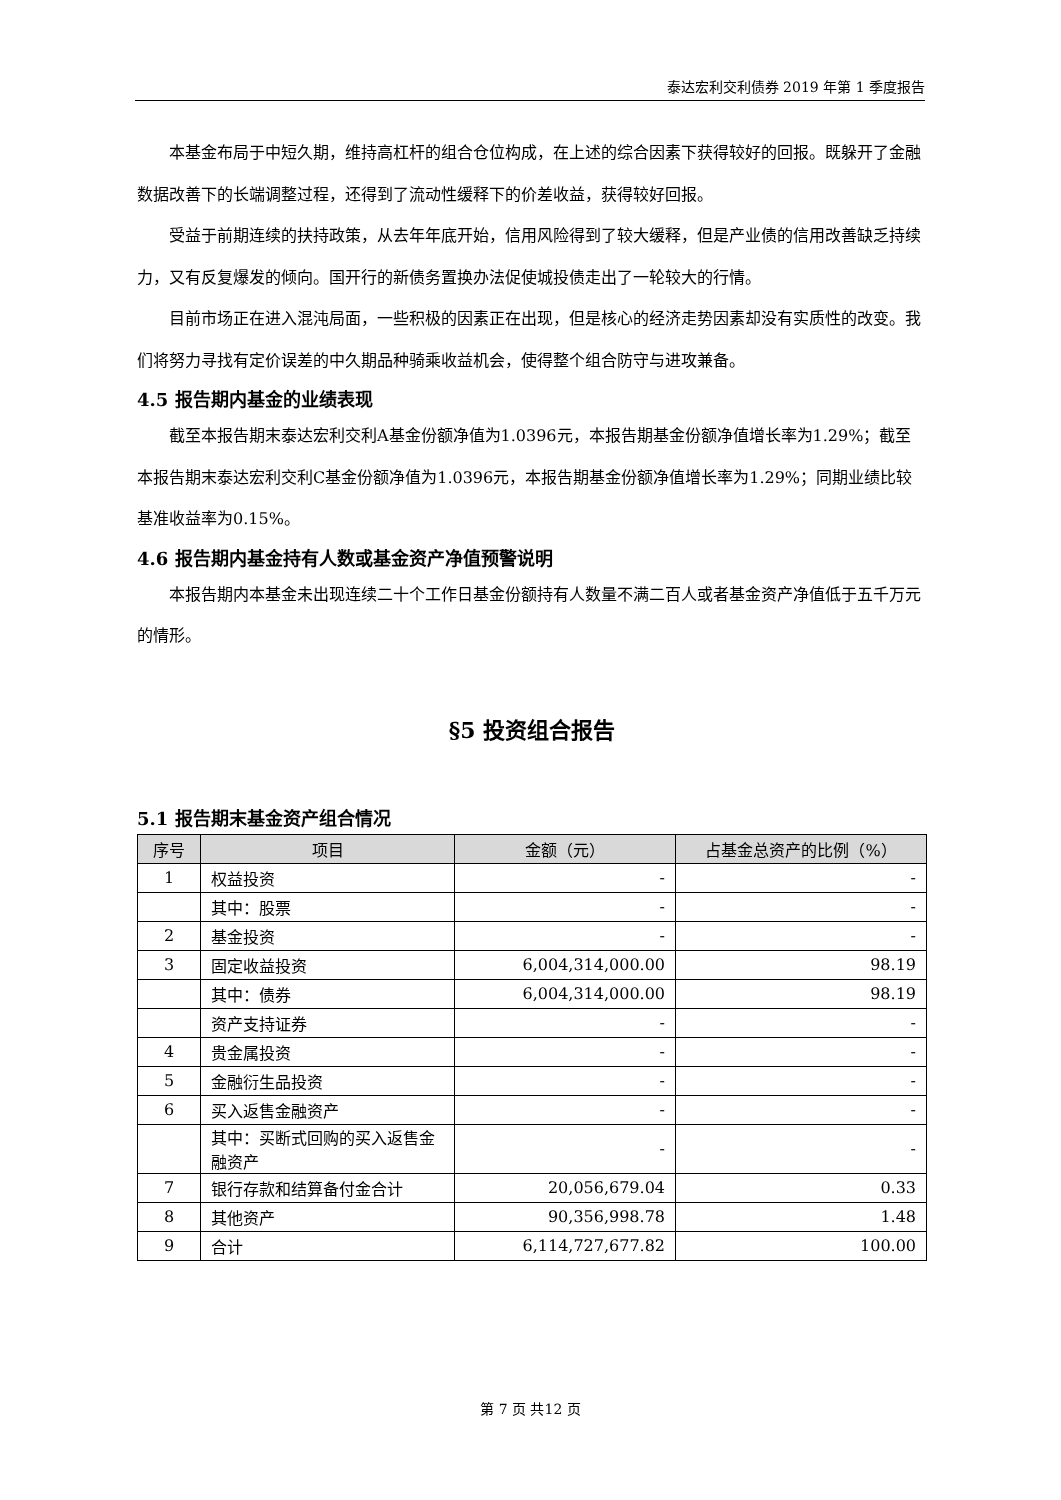泰达宏利交利债券 2019 年第 1 季度报告
本基金布局于中短久期，维持高杠杆的组合仓位构成，在上述的综合因素下获得较好的回报。既躲开了金融数据改善下的长端调整过程，还得到了流动性缓释下的价差收益，获得较好回报。
受益于前期连续的扶持政策，从去年年底开始，信用风险得到了较大缓释，但是产业债的信用改善缺乏持续力，又有反复爆发的倾向。国开行的新债务置换办法促使城投债走出了一轮较大的行情。
目前市场正在进入混沌局面，一些积极的因素正在出现，但是核心的经济走势因素却没有实质性的改变。我们将努力寻找有定价误差的中久期品种骑乘收益机会，使得整个组合防守与进攻兼备。
4.5 报告期内基金的业绩表现
截至本报告期末泰达宏利交利A基金份额净值为1.0396元，本报告期基金份额净值增长率为1.29%；截至本报告期末泰达宏利交利C基金份额净值为1.0396元，本报告期基金份额净值增长率为1.29%；同期业绩比较基准收益率为0.15%。
4.6 报告期内基金持有人数或基金资产净值预警说明
本报告期内本基金未出现连续二十个工作日基金份额持有人数量不满二百人或者基金资产净值低于五千万元的情形。
§5 投资组合报告
5.1 报告期末基金资产组合情况
| 序号 | 项目 | 金额（元） | 占基金总资产的比例（%） |
| --- | --- | --- | --- |
| 1 | 权益投资 | - | - |
| | 其中：股票 | - | - |
| 2 | 基金投资 | - | - |
| 3 | 固定收益投资 | 6,004,314,000.00 | 98.19 |
| | 其中：债券 | 6,004,314,000.00 | 98.19 |
| | 资产支持证券 | - | - |
| 4 | 贵金属投资 | - | - |
| 5 | 金融衍生品投资 | - | - |
| 6 | 买入返售金融资产 | - | - |
| | 其中：买断式回购的买入返售金融资产 | - | - |
| 7 | 银行存款和结算备付金合计 | 20,056,679.04 | 0.33 |
| 8 | 其他资产 | 90,356,998.78 | 1.48 |
| 9 | 合计 | 6,114,727,677.82 | 100.00 |
第 7 页 共12 页